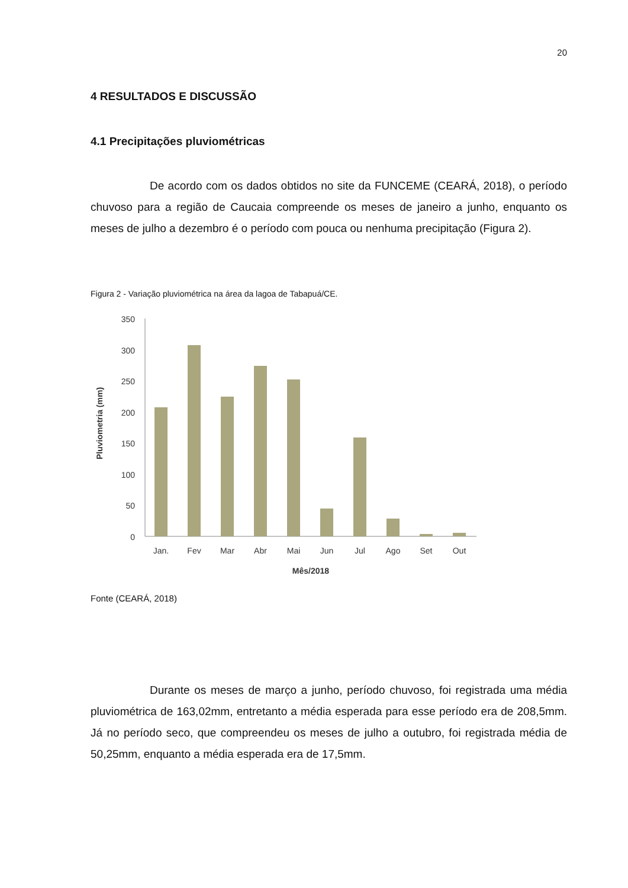20
4 RESULTADOS E DISCUSSÃO
4.1 Precipitações pluviométricas
De acordo com os dados obtidos no site da FUNCEME (CEARÁ, 2018), o período chuvoso para a região de Caucaia compreende os meses de janeiro a junho, enquanto os meses de julho a dezembro é o período com pouca ou nenhuma precipitação (Figura 2).
Figura 2 - Variação pluviométrica na área da lagoa de Tabapuá/CE.
Pluviometria (mm)
350
300
250
200
150
100
50
0
Jan.
Fev
Mar
Abr
Mai
Jun
Jul
Ago
Set
Out
Mês/2018
Fonte (CEARÁ, 2018)
Durante os meses de março a junho, período chuvoso, foi registrada uma média pluviométrica de 163,02mm, entretanto a média esperada para esse período era de 208,5mm. Já no período seco, que compreendeu os meses de julho a outubro, foi registrada média de 50,25mm, enquanto a média esperada era de 17,5mm.